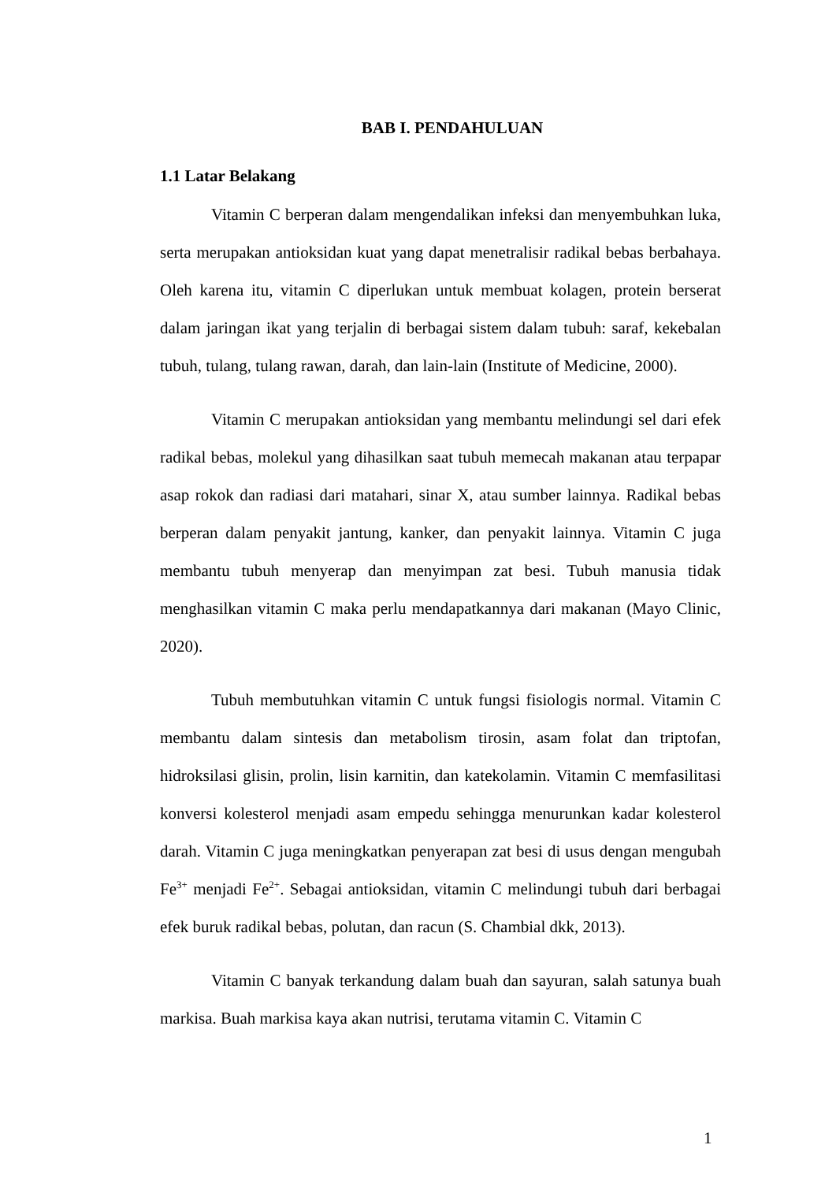BAB I. PENDAHULUAN
1.1 Latar Belakang
Vitamin C berperan dalam mengendalikan infeksi dan menyembuhkan luka, serta merupakan antioksidan kuat yang dapat menetralisir radikal bebas berbahaya. Oleh karena itu, vitamin C diperlukan untuk membuat kolagen, protein berserat dalam jaringan ikat yang terjalin di berbagai sistem dalam tubuh: saraf, kekebalan tubuh, tulang, tulang rawan, darah, dan lain-lain (Institute of Medicine, 2000).
Vitamin C merupakan antioksidan yang membantu melindungi sel dari efek radikal bebas, molekul yang dihasilkan saat tubuh memecah makanan atau terpapar asap rokok dan radiasi dari matahari, sinar X, atau sumber lainnya. Radikal bebas berperan dalam penyakit jantung, kanker, dan penyakit lainnya. Vitamin C juga membantu tubuh menyerap dan menyimpan zat besi. Tubuh manusia tidak menghasilkan vitamin C maka perlu mendapatkannya dari makanan (Mayo Clinic, 2020).
Tubuh membutuhkan vitamin C untuk fungsi fisiologis normal. Vitamin C membantu dalam sintesis dan metabolism tirosin, asam folat dan triptofan, hidroksilasi glisin, prolin, lisin karnitin, dan katekolamin. Vitamin C memfasilitasi konversi kolesterol menjadi asam empedu sehingga menurunkan kadar kolesterol darah. Vitamin C juga meningkatkan penyerapan zat besi di usus dengan mengubah Fe<sup>3+</sup> menjadi Fe<sup>2+</sup>. Sebagai antioksidan, vitamin C melindungi tubuh dari berbagai efek buruk radikal bebas, polutan, dan racun (S. Chambial dkk, 2013).
Vitamin C banyak terkandung dalam buah dan sayuran, salah satunya buah markisa. Buah markisa kaya akan nutrisi, terutama vitamin C. Vitamin C
1